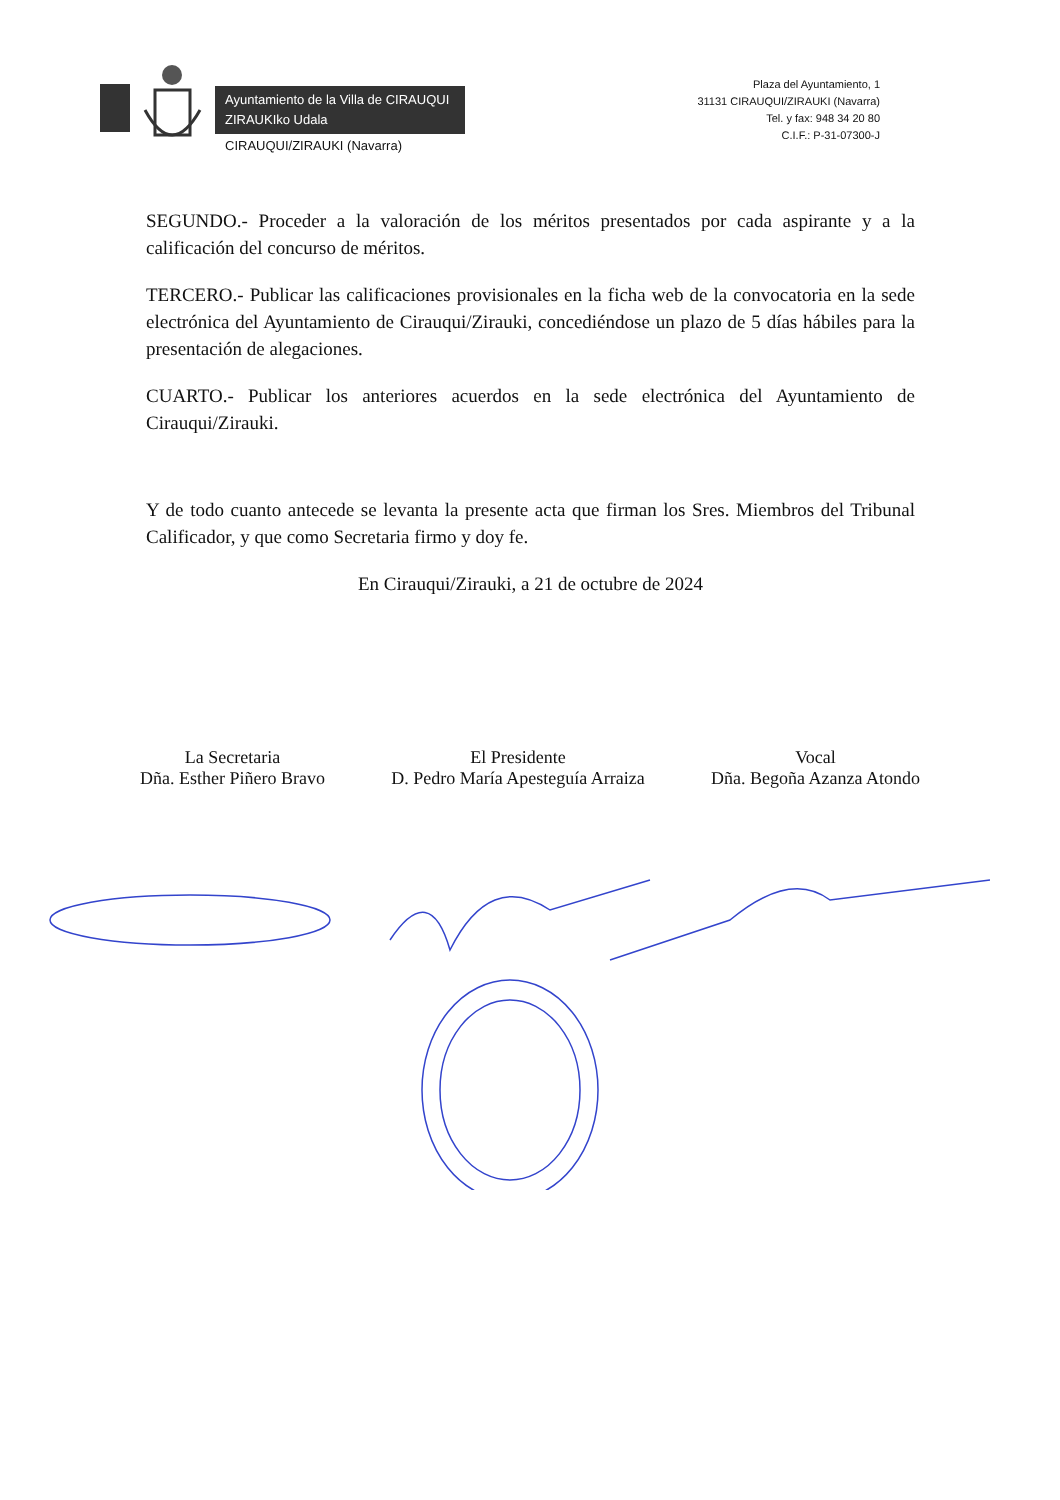Ayuntamiento de la Villa de CIRAUQUI
ZIRAUKIko Udala
CIRAUQUI/ZIRAUKI (Navarra)
Plaza del Ayuntamiento, 1
31131 CIRAUQUI/ZIRAUKI (Navarra)
Tel. y fax: 948 34 20 80
C.I.F.: P-31-07300-J
SEGUNDO.- Proceder a la valoración de los méritos presentados por cada aspirante y a la calificación del concurso de méritos.
TERCERO.- Publicar las calificaciones provisionales en la ficha web de la convocatoria en la sede electrónica del Ayuntamiento de Cirauqui/Zirauki, concediéndose un plazo de 5 días hábiles para la presentación de alegaciones.
CUARTO.- Publicar los anteriores acuerdos en la sede electrónica del Ayuntamiento de Cirauqui/Zirauki.
Y de todo cuanto antecede se levanta la presente acta que firman los Sres. Miembros del Tribunal Calificador, y que como Secretaria firmo y doy fe.
En Cirauqui/Zirauki, a 21 de octubre de 2024
La Secretaria
Dña. Esther Piñero Bravo
El Presidente
D. Pedro María Apesteguía Arraiza
Vocal
Dña. Begoña Azanza Atondo